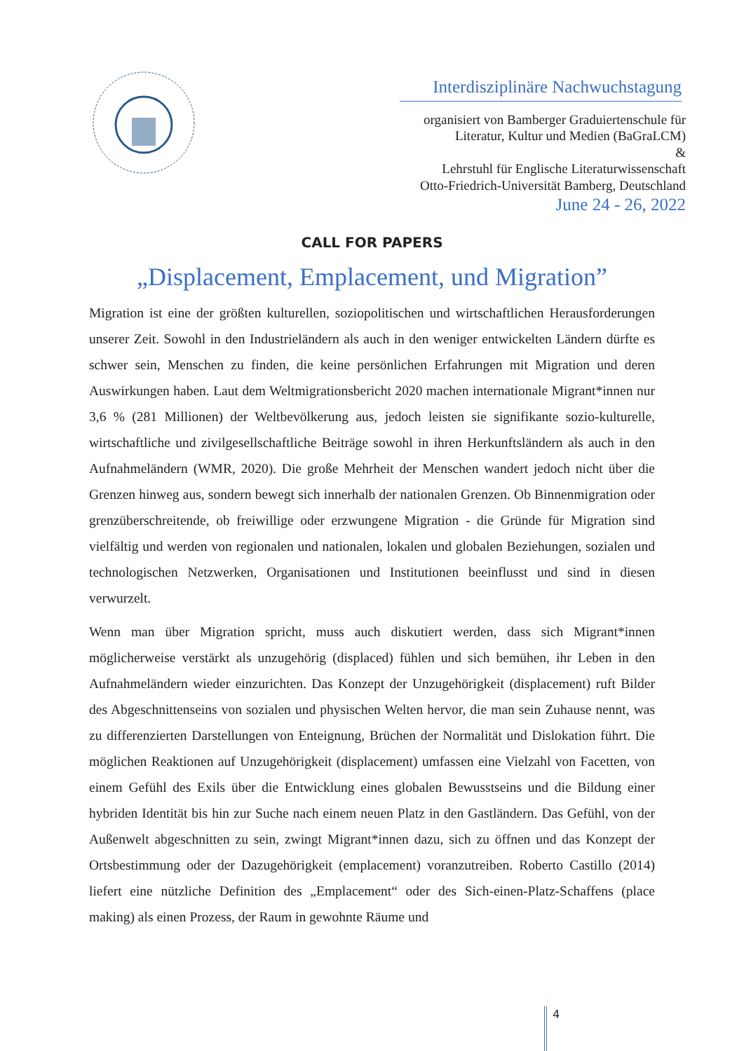Interdisziplinäre Nachwuchstagung
organisiert von Bamberger Graduiertenschule für
Literatur, Kultur und Medien (BaGraLCM)
&
Lehrstuhl für Englische Literaturwissenschaft
Otto-Friedrich-Universität Bamberg, Deutschland
June 24 - 26, 2022
CALL FOR PAPERS
„Displacement, Emplacement, und Migration”
Migration ist eine der größten kulturellen, soziopolitischen und wirtschaftlichen Herausforderungen unserer Zeit. Sowohl in den Industrieländern als auch in den weniger entwickelten Ländern dürfte es schwer sein, Menschen zu finden, die keine persönlichen Erfahrungen mit Migration und deren Auswirkungen haben. Laut dem Weltmigrationsbericht 2020 machen internationale Migrant*innen nur 3,6 % (281 Millionen) der Weltbevölkerung aus, jedoch leisten sie signifikante sozio-kulturelle, wirtschaftliche und zivilgesellschaftliche Beiträge sowohl in ihren Herkunftsländern als auch in den Aufnahmeländern (WMR, 2020). Die große Mehrheit der Menschen wandert jedoch nicht über die Grenzen hinweg aus, sondern bewegt sich innerhalb der nationalen Grenzen. Ob Binnenmigration oder grenzüberschreitende, ob freiwillige oder erzwungene Migration - die Gründe für Migration sind vielfältig und werden von regionalen und nationalen, lokalen und globalen Beziehungen, sozialen und technologischen Netzwerken, Organisationen und Institutionen beeinflusst und sind in diesen verwurzelt.
Wenn man über Migration spricht, muss auch diskutiert werden, dass sich Migrant*innen möglicherweise verstärkt als unzugehörig (displaced) fühlen und sich bemühen, ihr Leben in den Aufnahmeländern wieder einzurichten. Das Konzept der Unzugehörigkeit (displacement) ruft Bilder des Abgeschnittenseins von sozialen und physischen Welten hervor, die man sein Zuhause nennt, was zu differenzierten Darstellungen von Enteignung, Brüchen der Normalität und Dislokation führt. Die möglichen Reaktionen auf Unzugehörigkeit (displacement) umfassen eine Vielzahl von Facetten, von einem Gefühl des Exils über die Entwicklung eines globalen Bewusstseins und die Bildung einer hybriden Identität bis hin zur Suche nach einem neuen Platz in den Gastländern. Das Gefühl, von der Außenwelt abgeschnitten zu sein, zwingt Migrant*innen dazu, sich zu öffnen und das Konzept der Ortsbestimmung oder der Dazugehörigkeit (emplacement) voranzutreiben. Roberto Castillo (2014) liefert eine nützliche Definition des „Emplacement“ oder des Sich-einen-Platz-Schaffens (place making) als einen Prozess, der Raum in gewohnte Räume und
4